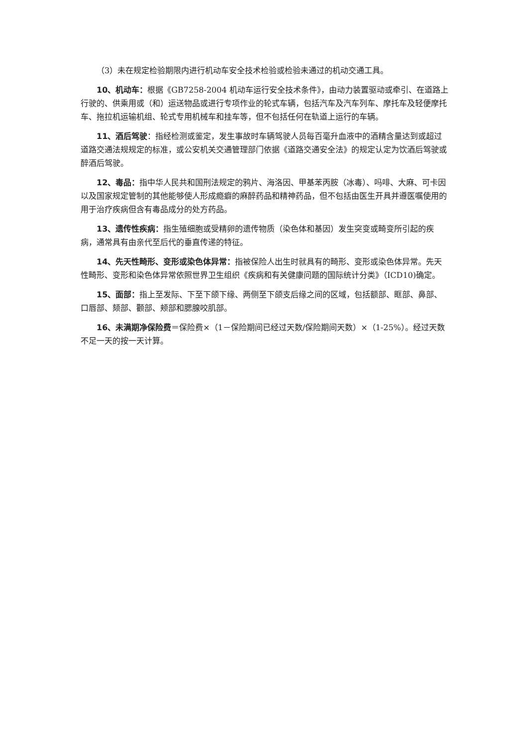（3）未在规定检验期限内进行机动车安全技术检验或检验未通过的机动交通工具。
10、机动车：根据《GB7258-2004 机动车运行安全技术条件》，由动力装置驱动或牵引、在道路上行驶的、供乘用或（和）运送物品或进行专项作业的轮式车辆，包括汽车及汽车列车、摩托车及轻便摩托车、拖拉机运输机组、轮式专用机械车和挂车等，但不包括任何在轨道上运行的车辆。
11、酒后驾驶：指经检测或鉴定，发生事故时车辆驾驶人员每百毫升血液中的酒精含量达到或超过道路交通法规规定的标准，或公安机关交通管理部门依据《道路交通安全法》的规定认定为饮酒后驾驶或醉酒后驾驶。
12、毒品：指中华人民共和国刑法规定的鸦片、海洛因、甲基苯丙胺（冰毒）、吗啡、大麻、可卡因以及国家规定管制的其他能够使人形成瘾癖的麻醉药品和精神药品，但不包括由医生开具并遵医嘱使用的用于治疗疾病但含有毒品成分的处方药品。
13、遗传性疾病：指生殖细胞或受精卵的遗传物质（染色体和基因）发生突变或畸变所引起的疾病，通常具有由亲代至后代的垂直传递的特征。
14、先天性畸形、变形或染色体异常：指被保险人出生时就具有的畸形、变形或染色体异常。先天性畸形、变形和染色体异常依照世界卫生组织《疾病和有关健康问题的国际统计分类》（ICD10)确定。
15、面部：指上至发际、下至下颌下缘、两侧至下颌支后缘之间的区域，包括额部、眶部、鼻部、口唇部、颏部、颧部、颊部和腮腺咬肌部。
16、未满期净保险费＝保险费×（1－保险期间已经过天数/保险期间天数）×（1-25%）。经过天数不足一天的按一天计算。